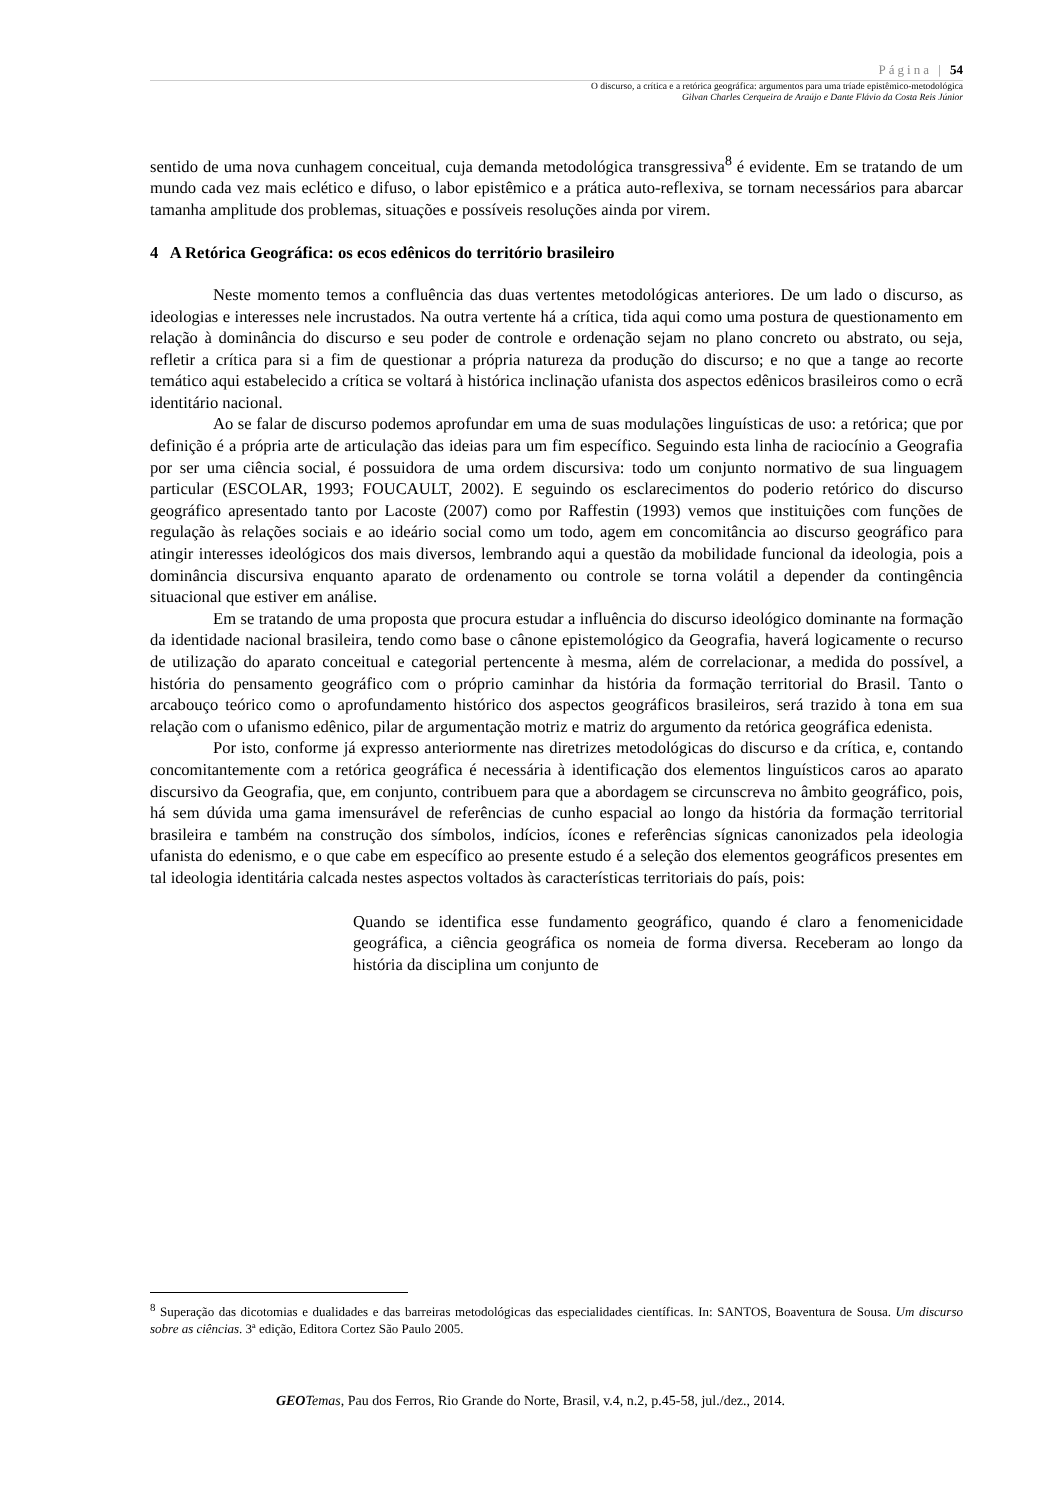Página | 54
O discurso, a crítica e a retórica geográfica: argumentos para uma tríade epistêmico-metodológica
Gilvan Charles Cerqueira de Araújo e Dante Flávio da Costa Reis Júnior
sentido de uma nova cunhagem conceitual, cuja demanda metodológica transgressiva<sup>8</sup> é evidente. Em se tratando de um mundo cada vez mais eclético e difuso, o labor epistêmico e a prática auto-reflexiva, se tornam necessários para abarcar tamanha amplitude dos problemas, situações e possíveis resoluções ainda por virem.
4 A Retórica Geográfica: os ecos edênicos do território brasileiro
Neste momento temos a confluência das duas vertentes metodológicas anteriores. De um lado o discurso, as ideologias e interesses nele incrustados. Na outra vertente há a crítica, tida aqui como uma postura de questionamento em relação à dominância do discurso e seu poder de controle e ordenação sejam no plano concreto ou abstrato, ou seja, refletir a crítica para si a fim de questionar a própria natureza da produção do discurso; e no que a tange ao recorte temático aqui estabelecido a crítica se voltará à histórica inclinação ufanista dos aspectos edênicos brasileiros como o ecrã identitário nacional.
Ao se falar de discurso podemos aprofundar em uma de suas modulações linguísticas de uso: a retórica; que por definição é a própria arte de articulação das ideias para um fim específico. Seguindo esta linha de raciocínio a Geografia por ser uma ciência social, é possuidora de uma ordem discursiva: todo um conjunto normativo de sua linguagem particular (ESCOLAR, 1993; FOUCAULT, 2002). E seguindo os esclarecimentos do poderio retórico do discurso geográfico apresentado tanto por Lacoste (2007) como por Raffestin (1993) vemos que instituições com funções de regulação às relações sociais e ao ideário social como um todo, agem em concomitância ao discurso geográfico para atingir interesses ideológicos dos mais diversos, lembrando aqui a questão da mobilidade funcional da ideologia, pois a dominância discursiva enquanto aparato de ordenamento ou controle se torna volátil a depender da contingência situacional que estiver em análise.
Em se tratando de uma proposta que procura estudar a influência do discurso ideológico dominante na formação da identidade nacional brasileira, tendo como base o cânone epistemológico da Geografia, haverá logicamente o recurso de utilização do aparato conceitual e categorial pertencente à mesma, além de correlacionar, a medida do possível, a história do pensamento geográfico com o próprio caminhar da história da formação territorial do Brasil. Tanto o arcabouço teórico como o aprofundamento histórico dos aspectos geográficos brasileiros, será trazido à tona em sua relação com o ufanismo edênico, pilar de argumentação motriz e matriz do argumento da retórica geográfica edenista.
Por isto, conforme já expresso anteriormente nas diretrizes metodológicas do discurso e da crítica, e, contando concomitantemente com a retórica geográfica é necessária à identificação dos elementos linguísticos caros ao aparato discursivo da Geografia, que, em conjunto, contribuem para que a abordagem se circunscreva no âmbito geográfico, pois, há sem dúvida uma gama imensurável de referências de cunho espacial ao longo da história da formação territorial brasileira e também na construção dos símbolos, indícios, ícones e referências sígnicas canonizados pela ideologia ufanista do edenismo, e o que cabe em específico ao presente estudo é a seleção dos elementos geográficos presentes em tal ideologia identitária calcada nestes aspectos voltados às características territoriais do país, pois:
Quando se identifica esse fundamento geográfico, quando é claro a fenomenicidade geográfica, a ciência geográfica os nomeia de forma diversa. Receberam ao longo da história da disciplina um conjunto de
<sup>8</sup> Superação das dicotomias e dualidades e das barreiras metodológicas das especialidades científicas. In: SANTOS, Boaventura de Sousa. Um discurso sobre as ciências. 3ª edição, Editora Cortez São Paulo 2005.
GEO Temas, Pau dos Ferros, Rio Grande do Norte, Brasil, v.4, n.2, p.45-58, jul./dez., 2014.